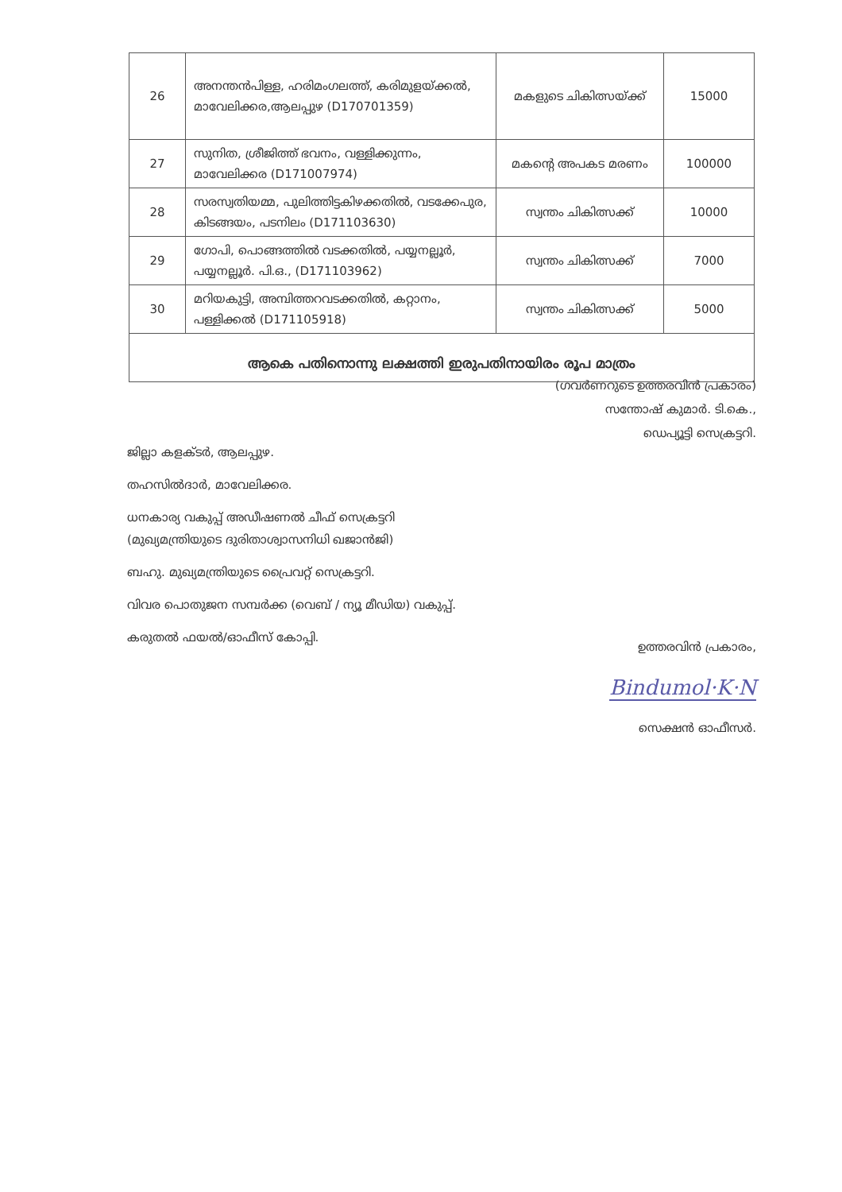| 26 | അനന്തൻപിള്ള, ഹരിമംഗലത്ത്, കരിമുളയ്ക്കൽ, മാവേലിക്കര,ആലപ്പുഴ (D170701359) | മകളുടെ ചികിത്സയ്ക്ക് | 15000 |
| 27 | സുനിത, ശ്രീജിത്ത് ഭവനം, വള്ളിക്കുന്നം, മാവേലിക്കര (D171007974) | മകന്റെ അപകട മരണം | 100000 |
| 28 | സരസ്വതിയമ്മ, പുലിത്തിട്ടകിഴക്കതിൽ, വടക്കേപുര, കിടങ്ങയം, പടനിലം (D171103630) | സ്വന്തം ചികിത്സക്ക് | 10000 |
| 29 | ഗോപി, പൊങ്ങത്തിൽ വടക്കതിൽ, പയ്യനല്ലൂർ, പയ്യനല്ലൂർ. പി.ഒ., (D171103962) | സ്വന്തം ചികിത്സക്ക് | 7000 |
| 30 | മറിയകുട്ടി, അമ്പിത്തറവടക്കതിൽ, കറ്റാനം, പള്ളിക്കൽ (D171105918) | സ്വന്തം ചികിത്സക്ക് | 5000 |
| ആകെ പതിനൊന്നു ലക്ഷത്തി ഇരുപതിനായിരം രൂപ മാത്രം | | | |
(ഗവർണറുടെ ഉത്തരവിൻ പ്രകാരം)
സന്തോഷ് കുമാർ. ടി.കെ.,
ഡെപ്യൂട്ടി സെക്രട്ടറി.
ജില്ലാ കളക്ടർ, ആലപ്പുഴ.
തഹസിൽദാർ, മാവേലിക്കര.
ധനകാര്യ വകുപ്പ് അഡീഷണൽ ചീഫ് സെക്രട്ടറി
(മുഖ്യമന്ത്രിയുടെ ദുരിതാശ്വാസനിധി ഖജാൻജി)
ബഹു. മുഖ്യമന്ത്രിയുടെ പ്രൈവറ്റ് സെക്രട്ടറി.
വിവര പൊതുജന സമ്പർക്ക (വെബ് / ന്യൂ മീഡിയ) വകുപ്പ്.
കരുതൽ ഫയൽ/ഓഫീസ് കോപ്പി.
ഉത്തരവിൻ പ്രകാരം,
Bindumol·K·N
സെക്ഷൻ ഓഫീസർ.